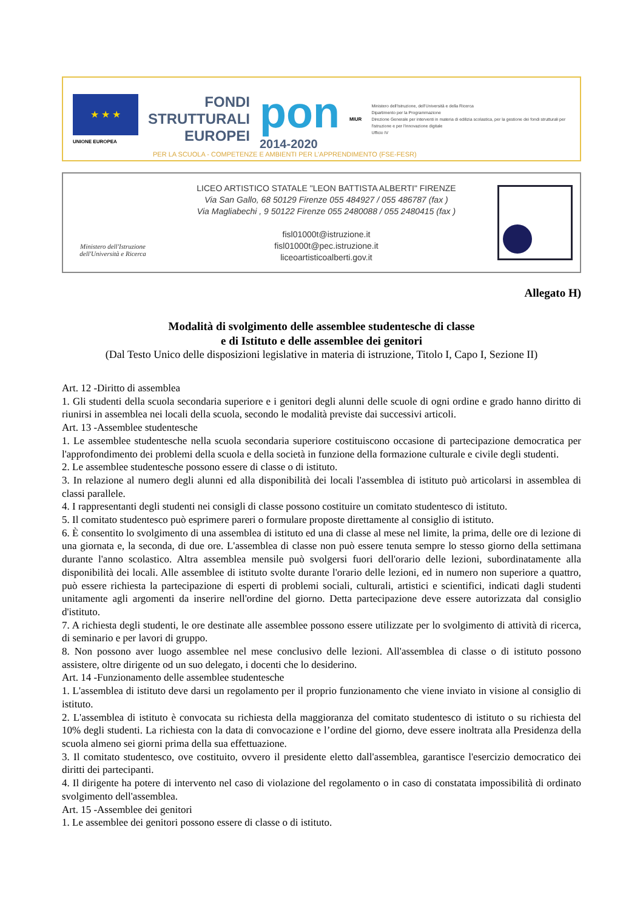★ ★ ★
UNIONE EUROPEA
FONDI
STRUTTURALI
EUROPEI
pon
2014-2020
MIUR
Ministero dell'Istruzione, dell'Università e della Ricerca
Dipartimento per la Programmazione
Direzione Generale per interventi in materia di edilizia scolastica, per la gestione dei fondi strutturali per l'istruzione e per l'innovazione digitale
Ufficio IV
PER LA SCUOLA - COMPETENZE E AMBIENTI PER L'APPRENDIMENTO (FSE-FESR)
Ministero dell'Istruzione
dell'Università e Ricerca
LICEO ARTISTICO STATALE "LEON BATTISTA ALBERTI" FIRENZE
Via San Gallo, 68 50129 Firenze 055 484927 / 055 486787 (fax )
Via Magliabechi , 9 50122 Firenze 055 2480088 / 055 2480415 (fax )
fisl01000t@istruzione.it
fisl01000t@pec.istruzione.it
liceoartisticoalberti.gov.it
Allegato H)
Modalità di svolgimento delle assemblee studentesche di classe
e di Istituto e delle assemblee dei genitori
(Dal Testo Unico delle disposizioni legislative in materia di istruzione, Titolo I, Capo I, Sezione II)
Art. 12 -Diritto di assemblea
1. Gli studenti della scuola secondaria superiore e i genitori degli alunni delle scuole di ogni ordine e grado hanno diritto di riunirsi in assemblea nei locali della scuola, secondo le modalità previste dai successivi articoli.
Art. 13 -Assemblee studentesche
1. Le assemblee studentesche nella scuola secondaria superiore costituiscono occasione di partecipazione democratica per l'approfondimento dei problemi della scuola e della società in funzione della formazione culturale e civile degli studenti.
2. Le assemblee studentesche possono essere di classe o di istituto.
3. In relazione al numero degli alunni ed alla disponibilità dei locali l'assemblea di istituto può articolarsi in assemblea di classi parallele.
4. I rappresentanti degli studenti nei consigli di classe possono costituire un comitato studentesco di istituto.
5. Il comitato studentesco può esprimere pareri o formulare proposte direttamente al consiglio di istituto.
6. È consentito lo svolgimento di una assemblea di istituto ed una di classe al mese nel limite, la prima, delle ore di lezione di una giornata e, la seconda, di due ore. L'assemblea di classe non può essere tenuta sempre lo stesso giorno della settimana durante l'anno scolastico. Altra assemblea mensile può svolgersi fuori dell'orario delle lezioni, subordinatamente alla disponibilità dei locali. Alle assemblee di istituto svolte durante l'orario delle lezioni, ed in numero non superiore a quattro, può essere richiesta la partecipazione di esperti di problemi sociali, culturali, artistici e scientifici, indicati dagli studenti unitamente agli argomenti da inserire nell'ordine del giorno. Detta partecipazione deve essere autorizzata dal consiglio d'istituto.
7. A richiesta degli studenti, le ore destinate alle assemblee possono essere utilizzate per lo svolgimento di attività di ricerca, di seminario e per lavori di gruppo.
8. Non possono aver luogo assemblee nel mese conclusivo delle lezioni. All'assemblea di classe o di istituto possono assistere, oltre dirigente od un suo delegato, i docenti che lo desiderino.
Art. 14 -Funzionamento delle assemblee studentesche
1. L'assemblea di istituto deve darsi un regolamento per il proprio funzionamento che viene inviato in visione al consiglio di istituto.
2. L'assemblea di istituto è convocata su richiesta della maggioranza del comitato studentesco di istituto o su richiesta del 10% degli studenti. La richiesta con la data di convocazione e l’ordine del giorno, deve essere inoltrata alla Presidenza della scuola almeno sei giorni prima della sua effettuazione.
3. Il comitato studentesco, ove costituito, ovvero il presidente eletto dall'assemblea, garantisce l'esercizio democratico dei diritti dei partecipanti.
4. Il dirigente ha potere di intervento nel caso di violazione del regolamento o in caso di constatata impossibilità di ordinato svolgimento dell'assemblea.
Art. 15 -Assemblee dei genitori
1. Le assemblee dei genitori possono essere di classe o di istituto.